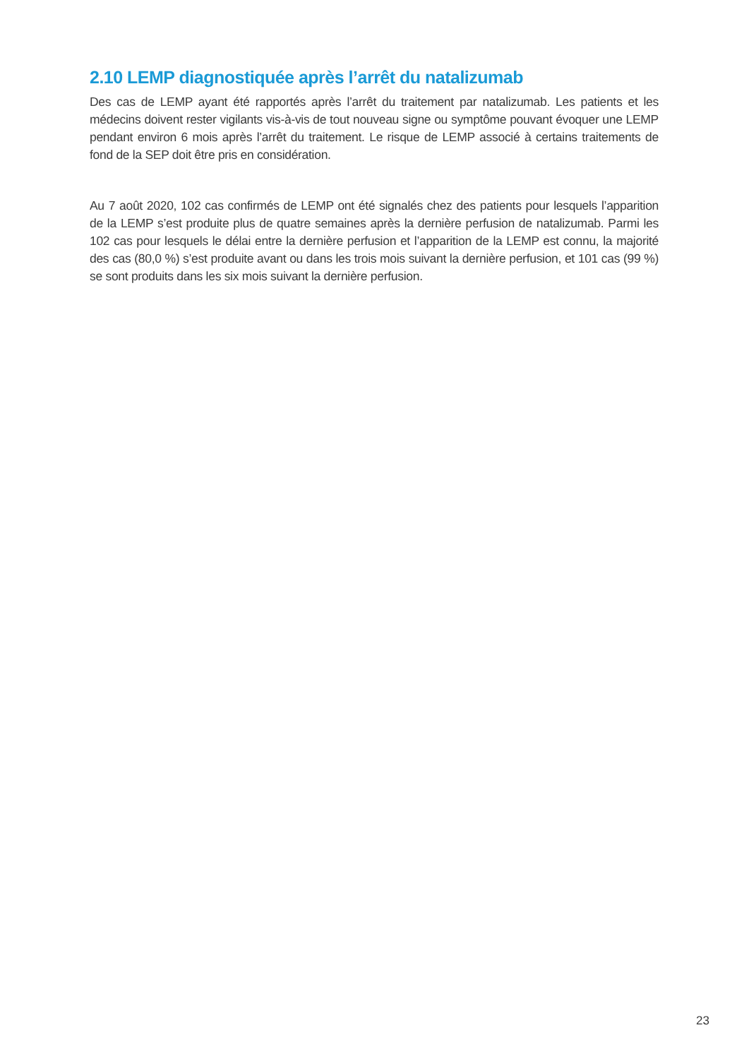2.10 LEMP diagnostiquée après l’arrêt du natalizumab
Des cas de LEMP ayant été rapportés après l’arrêt du traitement par natalizumab. Les patients et les médecins doivent rester vigilants vis-à-vis de tout nouveau signe ou symptôme pouvant évoquer une LEMP pendant environ 6 mois après l’arrêt du traitement. Le risque de LEMP associé à certains traitements de fond de la SEP doit être pris en considération.
Au 7 août 2020, 102 cas confirmés de LEMP ont été signalés chez des patients pour lesquels l’apparition de la LEMP s’est produite plus de quatre semaines après la dernière perfusion de natalizumab. Parmi les 102 cas pour lesquels le délai entre la dernière perfusion et l’apparition de la LEMP est connu, la majorité des cas (80,0 %) s’est produite avant ou dans les trois mois suivant la dernière perfusion, et 101 cas (99 %) se sont produits dans les six mois suivant la dernière perfusion.
23